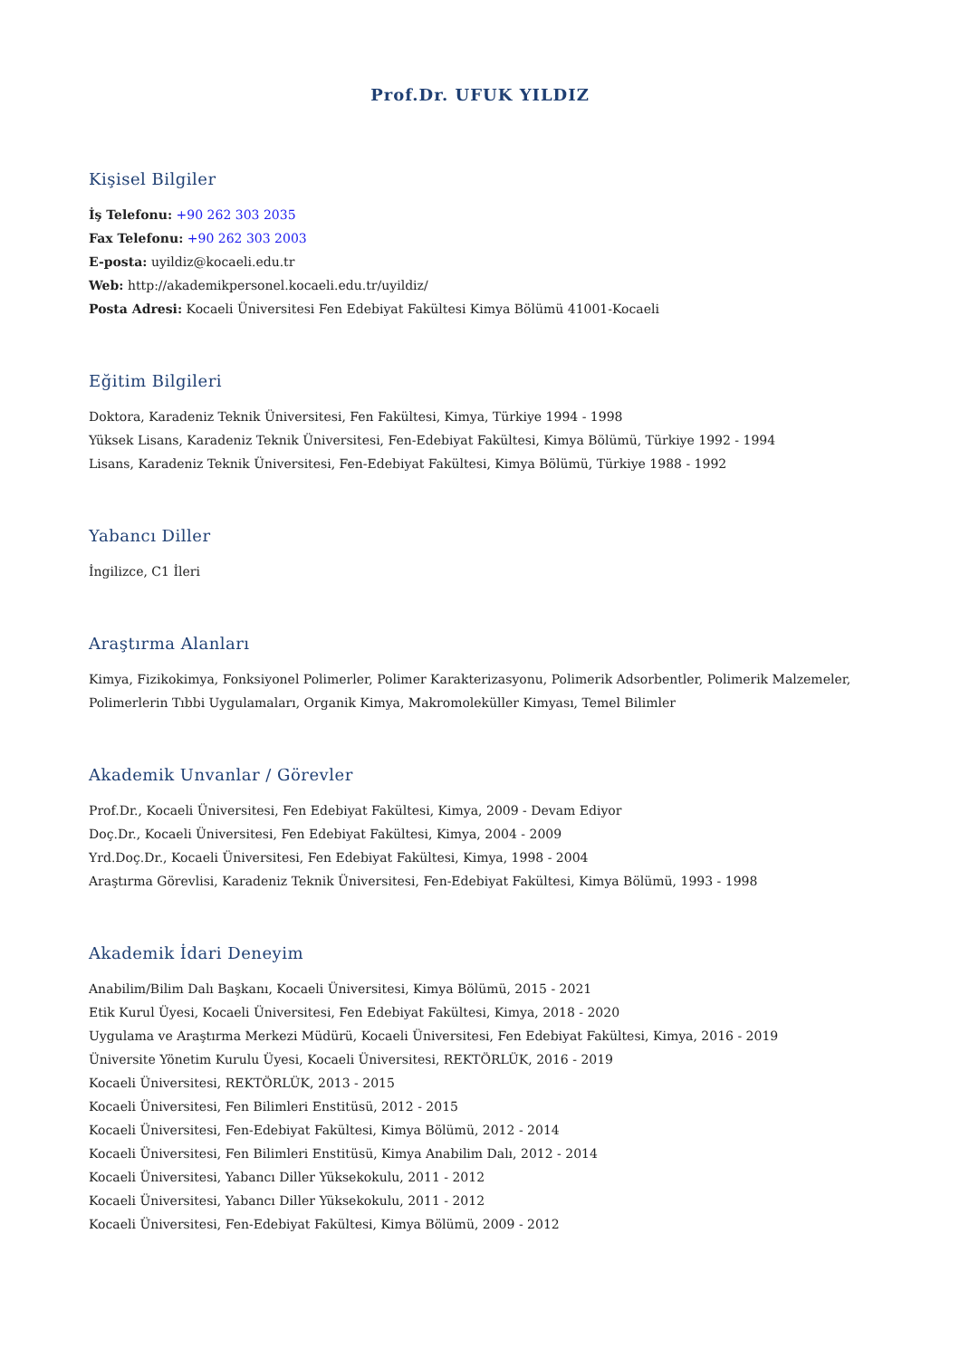Prof.Dr. UFUK YILDIZ
Kişisel Bilgiler
İş Telefonu: +90 262 303 2035
Fax Telefonu: +90 262 303 2003
E-posta: uyildiz@kocaeli.edu.tr
Web: http://akademikpersonel.kocaeli.edu.tr/uyildiz/
Posta Adresi: Kocaeli Üniversitesi Fen Edebiyat Fakültesi Kimya Bölümü 41001-Kocaeli
Eğitim Bilgileri
Doktora, Karadeniz Teknik Üniversitesi, Fen Fakültesi, Kimya, Türkiye 1994 - 1998
Yüksek Lisans, Karadeniz Teknik Üniversitesi, Fen-Edebiyat Fakültesi, Kimya Bölümü, Türkiye 1992 - 1994
Lisans, Karadeniz Teknik Üniversitesi, Fen-Edebiyat Fakültesi, Kimya Bölümü, Türkiye 1988 - 1992
Yabancı Diller
İngilizce, C1 İleri
Araştırma Alanları
Kimya, Fizikokimya, Fonksiyonel Polimerler, Polimer Karakterizasyonu, Polimerik Adsorbentler, Polimerik Malzemeler, Polimerlerin Tıbbi Uygulamaları, Organik Kimya, Makromoleküller Kimyası, Temel Bilimler
Akademik Unvanlar / Görevler
Prof.Dr., Kocaeli Üniversitesi, Fen Edebiyat Fakültesi, Kimya, 2009 - Devam Ediyor
Doç.Dr., Kocaeli Üniversitesi, Fen Edebiyat Fakültesi, Kimya, 2004 - 2009
Yrd.Doç.Dr., Kocaeli Üniversitesi, Fen Edebiyat Fakültesi, Kimya, 1998 - 2004
Araştırma Görevlisi, Karadeniz Teknik Üniversitesi, Fen-Edebiyat Fakültesi, Kimya Bölümü, 1993 - 1998
Akademik İdari Deneyim
Anabilim/Bilim Dalı Başkanı, Kocaeli Üniversitesi, Kimya Bölümü, 2015 - 2021
Etik Kurul Üyesi, Kocaeli Üniversitesi, Fen Edebiyat Fakültesi, Kimya, 2018 - 2020
Uygulama ve Araştırma Merkezi Müdürü, Kocaeli Üniversitesi, Fen Edebiyat Fakültesi, Kimya, 2016 - 2019
Üniversite Yönetim Kurulu Üyesi, Kocaeli Üniversitesi, REKTÖRLÜK, 2016 - 2019
Kocaeli Üniversitesi, REKTÖRLÜK, 2013 - 2015
Kocaeli Üniversitesi, Fen Bilimleri Enstitüsü, 2012 - 2015
Kocaeli Üniversitesi, Fen-Edebiyat Fakültesi, Kimya Bölümü, 2012 - 2014
Kocaeli Üniversitesi, Fen Bilimleri Enstitüsü, Kimya Anabilim Dalı, 2012 - 2014
Kocaeli Üniversitesi, Yabancı Diller Yüksekokulu, 2011 - 2012
Kocaeli Üniversitesi, Yabancı Diller Yüksekokulu, 2011 - 2012
Kocaeli Üniversitesi, Fen-Edebiyat Fakültesi, Kimya Bölümü, 2009 - 2012